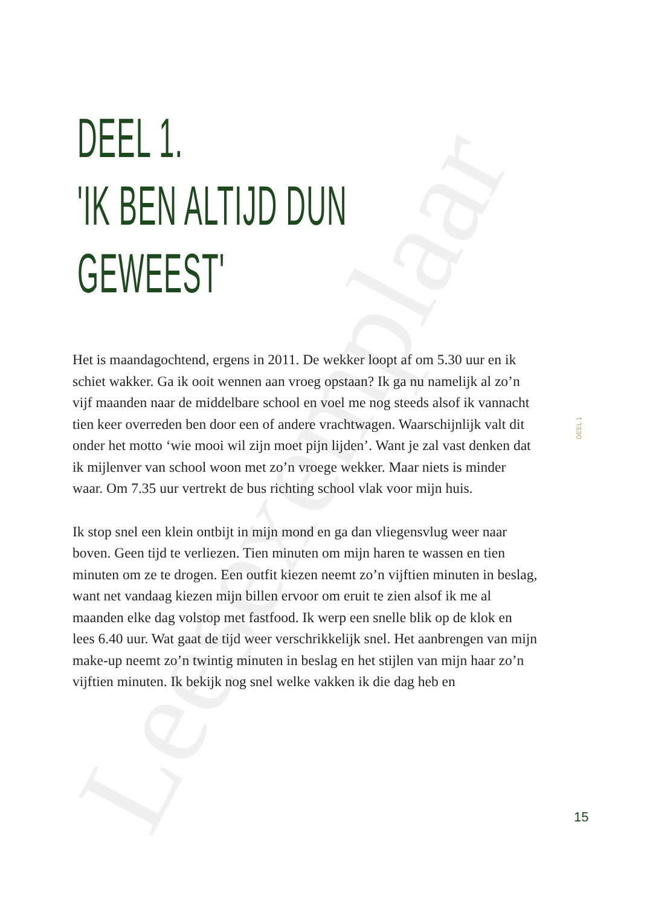Leesexemplaar
DEEL 1.
'IK BEN ALTIJD DUN
GEWEEST'
Het is maandagochtend, ergens in 2011. De wekker loopt af om 5.30 uur en ik schiet wakker. Ga ik ooit wennen aan vroeg opstaan? Ik ga nu namelijk al zo’n vijf maanden naar de middelbare school en voel me nog steeds alsof ik vannacht tien keer overreden ben door een of andere vrachtwagen. Waarschijnlijk valt dit onder het motto ‘wie mooi wil zijn moet pijn lijden’. Want je zal vast denken dat ik mijlen­ver van school woon met zo’n vroege wekker. Maar niets is minder waar. Om 7.35 uur vertrekt de bus richting school vlak voor mijn huis.
Ik stop snel een klein ontbijt in mijn mond en ga dan vliegensvlug weer naar boven. Geen tijd te verliezen. Tien minuten om mijn haren te wassen en tien minuten om ze te drogen. Een outfit kiezen neemt zo’n vijftien minuten in beslag, want net vandaag kiezen mijn billen ervoor om eruit te zien alsof ik me al maanden elke dag volstop met fastfood. Ik werp een snelle blik op de klok en lees 6.40 uur. Wat gaat de tijd weer verschrikkelijk snel. Het aanbrengen van mijn make-up neemt zo’n twintig minuten in beslag en het stijlen van mijn haar zo’n vijftien minuten. Ik bekijk nog snel welke vakken ik die dag heb en
DEEL 1
15